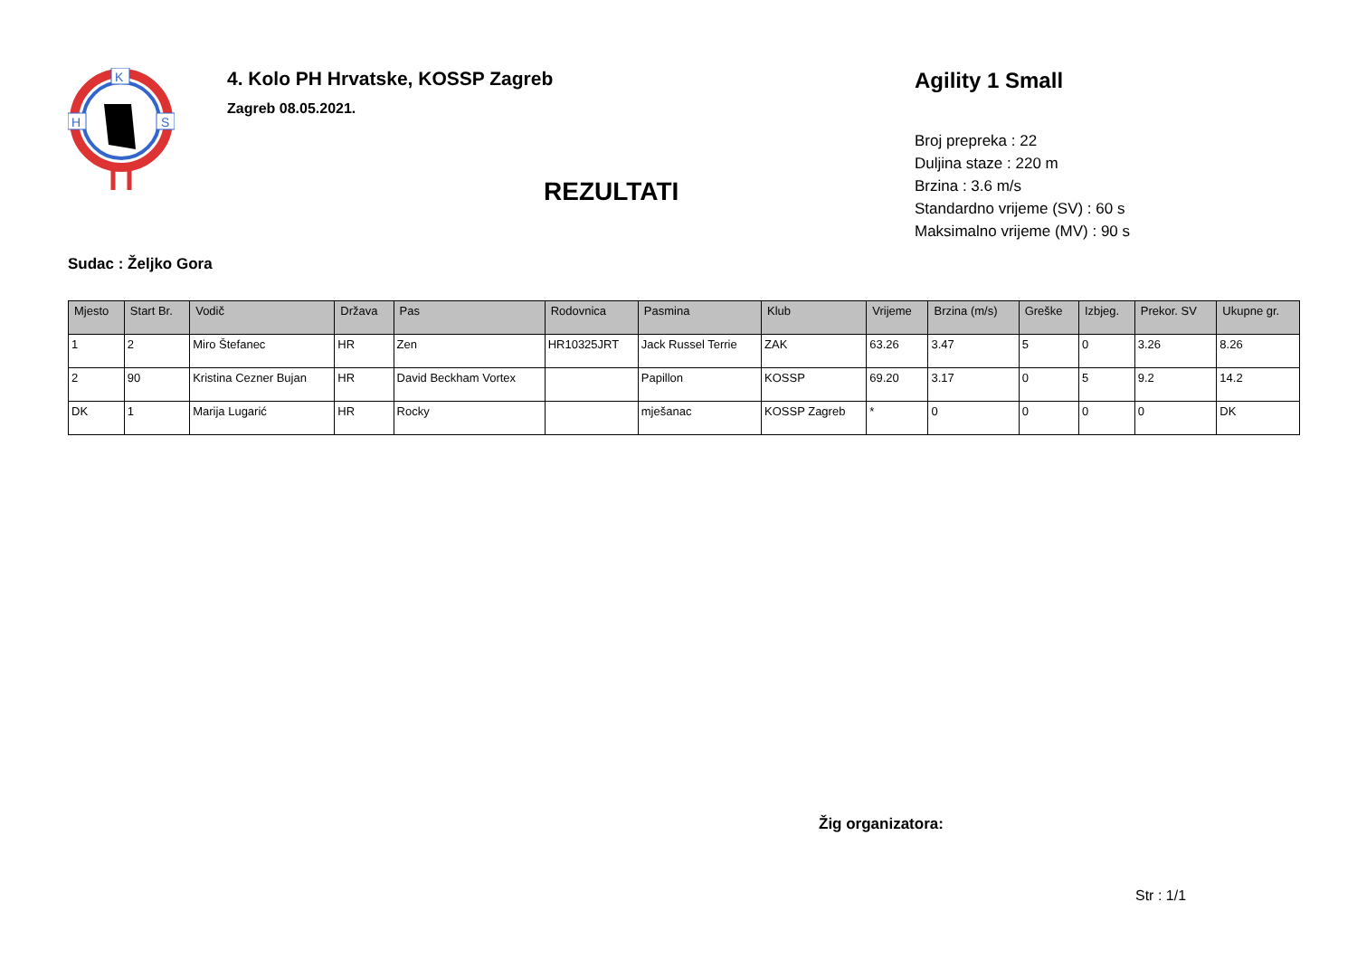K
H
S
4. Kolo PH Hrvatske, KOSSP Zagreb
Zagreb 08.05.2021.
REZULTATI
Agility 1 Small
Broj prepreka : 22
Duljina staze : 220 m
Brzina : 3.6 m/s
Standardno vrijeme (SV) : 60 s
Maksimalno vrijeme (MV) : 90 s
Sudac : Željko Gora
| Mjesto | Start Br. | Vodič | Država | Pas | Rodovnica | Pasmina | Klub | Vrijeme | Brzina (m/s) | Greške | Izbjeg. | Prekor. SV | Ukupne gr. |
| --- | --- | --- | --- | --- | --- | --- | --- | --- | --- | --- | --- | --- | --- |
| 1 | 2 | Miro Štefanec | HR | Zen | HR10325JRT | Jack Russel Terrie | ZAK | 63.26 | 3.47 | 5 | 0 | 3.26 | 8.26 |
| 2 | 90 | Kristina Cezner Bujan | HR | David Beckham Vortex | | Papillon | KOSSP | 69.20 | 3.17 | 0 | 5 | 9.2 | 14.2 |
| DK | 1 | Marija Lugarić | HR | Rocky | | mješanac | KOSSP Zagreb | * | 0 | 0 | 0 | 0 | DK |
Žig organizatora:
Str : 1/1